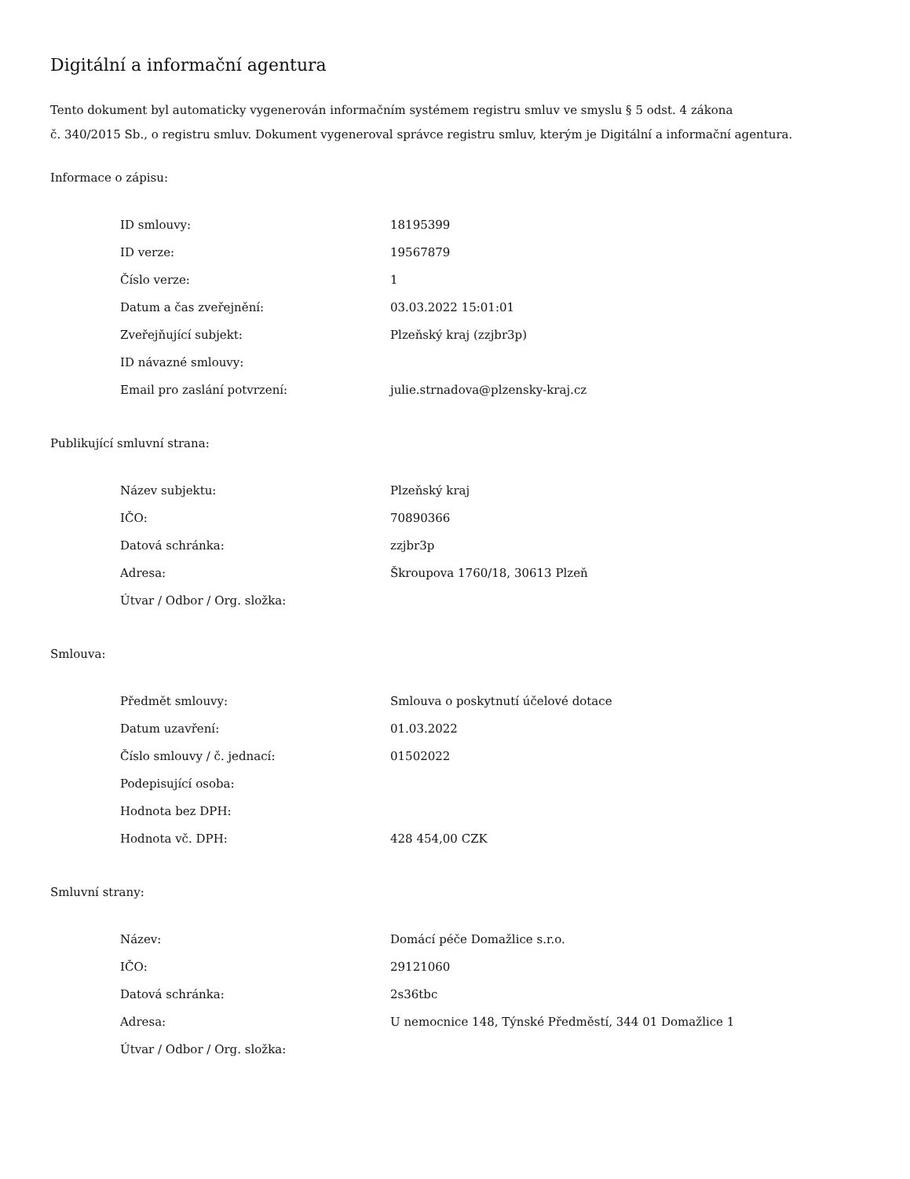Digitální a informační agentura
Tento dokument byl automaticky vygenerován informačním systémem registru smluv ve smyslu § 5 odst. 4 zákona
č. 340/2015 Sb., o registru smluv. Dokument vygeneroval správce registru smluv, kterým je Digitální a informační agentura.
Informace o zápisu:
| ID smlouvy: | 18195399 |
| ID verze: | 19567879 |
| Číslo verze: | 1 |
| Datum a čas zveřejnění: | 03.03.2022 15:01:01 |
| Zveřejňující subjekt: | Plzeňský kraj (zzjbr3p) |
| ID návazné smlouvy: | |
| Email pro zaslání potvrzení: | julie.strnadova@plzensky-kraj.cz |
Publikující smluvní strana:
| Název subjektu: | Plzeňský kraj |
| IČO: | 70890366 |
| Datová schránka: | zzjbr3p |
| Adresa: | Škroupova 1760/18, 30613 Plzeň |
| Útvar / Odbor / Org. složka: | |
Smlouva:
| Předmět smlouvy: | Smlouva o poskytnutí účelové dotace |
| Datum uzavření: | 01.03.2022 |
| Číslo smlouvy / č. jednací: | 01502022 |
| Podepisující osoba: | |
| Hodnota bez DPH: | |
| Hodnota vč. DPH: | 428 454,00 CZK |
Smluvní strany:
| Název: | Domácí péče Domažlice s.r.o. |
| IČO: | 29121060 |
| Datová schránka: | 2s36tbc |
| Adresa: | U nemocnice 148, Týnské Předměstí, 344 01 Domažlice 1 |
| Útvar / Odbor / Org. složka: | |